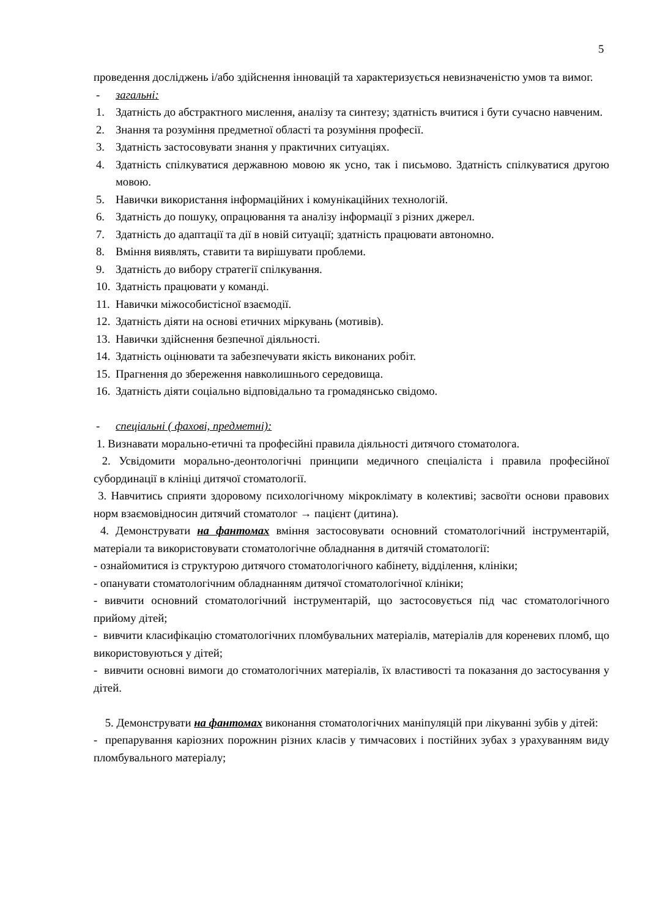5
проведення досліджень і/або здійснення інновацій та характеризується невизначеністю умов та вимог.
- загальні:
1. Здатність до абстрактного мислення, аналізу та синтезу; здатність вчитися і бути сучасно навченим.
2. Знання та розуміння предметної області та розуміння професії.
3. Здатність застосовувати знання у практичних ситуаціях.
4. Здатність спілкуватися державною мовою як усно, так і письмово. Здатність спілкуватися другою мовою.
5. Навички використання інформаційних і комунікаційних технологій.
6. Здатність до пошуку, опрацювання та аналізу інформації з різних джерел.
7. Здатність до адаптації та дії в новій ситуації; здатність працювати автономно.
8. Вміння виявлять, ставити та вирішувати проблеми.
9. Здатність до вибору стратегії спілкування.
10. Здатність працювати у команді.
11. Навички міжособистісної взаємодії.
12. Здатність діяти на основі етичних міркувань (мотивів).
13. Навички здійснення безпечної діяльності.
14. Здатність оцінювати та забезпечувати якість виконаних робіт.
15. Прагнення до збереження навколишнього середовища.
16. Здатність діяти соціально відповідально та громадянсько свідомо.
- спеціальні ( фахові, предметні):
1. Визнавати морально-етичні та професійні правила діяльності дитячого стоматолога.
2. Усвідомити морально-деонтологічні принципи медичного спеціаліста і правила професійної субординації в клініці дитячої стоматології.
3. Навчитись сприяти здоровому психологічному мікроклімату в колективі; засвоїти основи правових норм взаємовідносин дитячий стоматолог → пацієнт (дитина).
4. Демонструвати на фантомах вміння застосовувати основний стоматологічний інструментарій, матеріали та використовувати стоматологічне обладнання в дитячій стоматології:
- ознайомитися із структурою дитячого стоматологічного кабінету, відділення, клініки;
- опанувати стоматологічним обладнанням дитячої стоматологічної клініки;
- вивчити основний стоматологічний інструментарій, що застосовується під час стоматологічного прийому дітей;
- вивчити класифікацію стоматологічних пломбувальних матеріалів, матеріалів для кореневих пломб, що використовуються у дітей;
- вивчити основні вимоги до стоматологічних матеріалів, їх властивості та показання до застосування у дітей.
5. Демонструвати на фантомах виконання стоматологічних маніпуляцій при лікуванні зубів у дітей:
- препарування каріозних порожнин різних класів у тимчасових і постійних зубах з урахуванням виду пломбувального матеріалу;